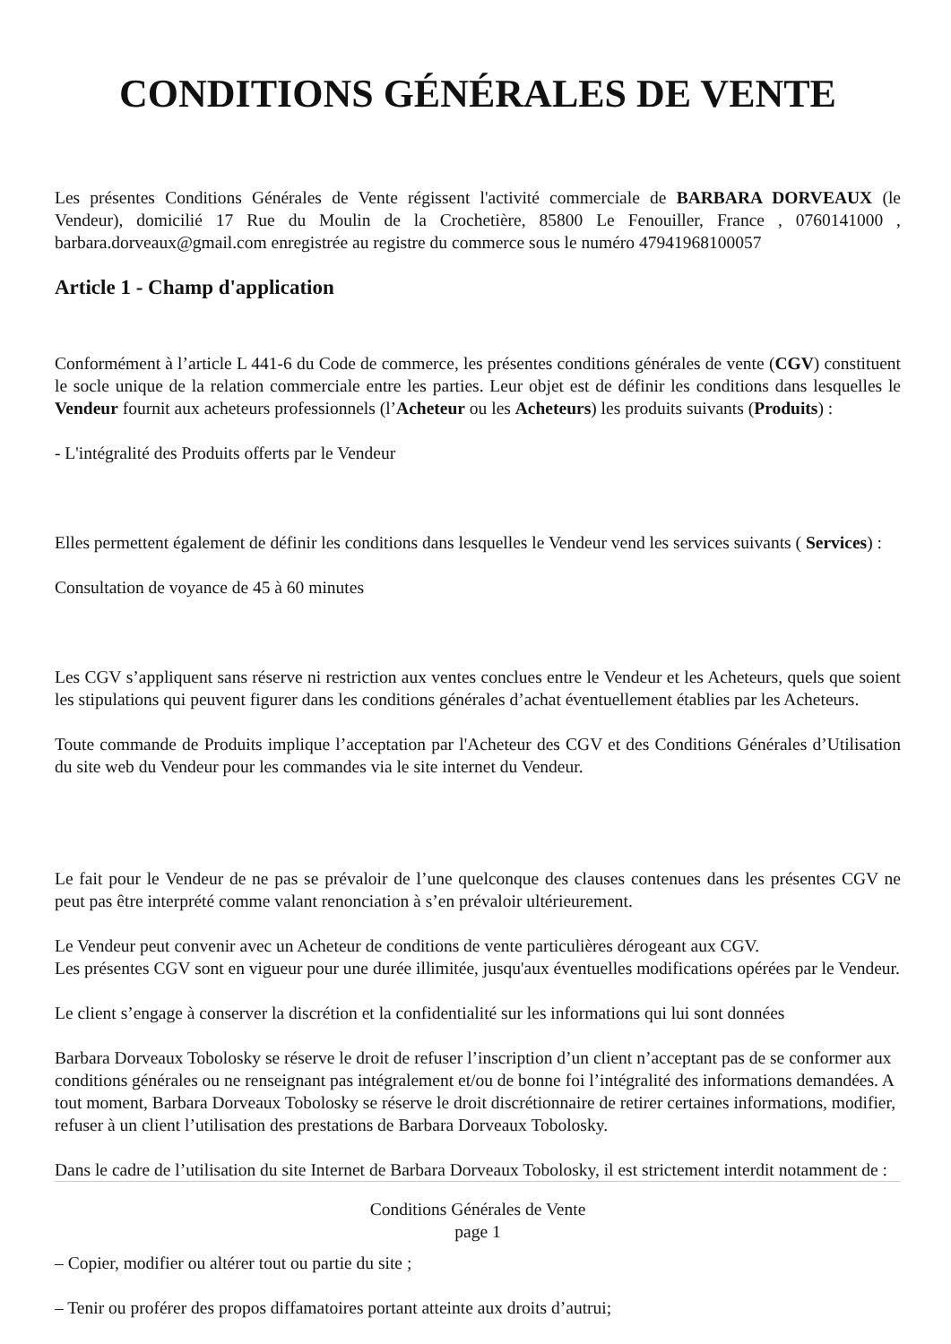CONDITIONS GÉNÉRALES DE VENTE
Les présentes Conditions Générales de Vente régissent l'activité commerciale de BARBARA DORVEAUX (le Vendeur), domicilié 17 Rue du Moulin de la Crochetière, 85800 Le Fenouiller, France , 0760141000 , barbara.dorveaux@gmail.com enregistrée au registre du commerce sous le numéro 47941968100057
Article 1 - Champ d'application
Conformément à l’article L 441-6 du Code de commerce, les présentes conditions générales de vente (CGV) constituent le socle unique de la relation commerciale entre les parties. Leur objet est de définir les conditions dans lesquelles le Vendeur fournit aux acheteurs professionnels (l’Acheteur ou les Acheteurs) les produits suivants (Produits) :
- L'intégralité des Produits offerts par le Vendeur
Elles permettent également de définir les conditions dans lesquelles le Vendeur vend les services suivants ( Services) :
Consultation de voyance de 45 à 60 minutes
Les CGV s’appliquent sans réserve ni restriction aux ventes conclues entre le Vendeur et les Acheteurs, quels que soient les stipulations qui peuvent figurer dans les conditions générales d’achat éventuellement établies par les Acheteurs.
Toute commande de Produits implique l’acceptation par l'Acheteur des CGV et des Conditions Générales d’Utilisation du site web du Vendeur pour les commandes via le site internet du Vendeur.
Le fait pour le Vendeur de ne pas se prévaloir de l’une quelconque des clauses contenues dans les présentes CGV ne peut pas être interprété comme valant renonciation à s’en prévaloir ultérieurement.
Le Vendeur peut convenir avec un Acheteur de conditions de vente particulières dérogeant aux CGV.
Les présentes CGV sont en vigueur pour une durée illimitée, jusqu'aux éventuelles modifications opérées par le Vendeur.
Le client s’engage à conserver la discrétion et la confidentialité sur les informations qui lui sont données
Barbara Dorveaux Tobolosky se réserve le droit de refuser l’inscription d’un client n’acceptant pas de se conformer aux conditions générales ou ne renseignant pas intégralement et/ou de bonne foi l’intégralité des informations demandées. A tout moment, Barbara Dorveaux Tobolosky se réserve le droit discrétionnaire de retirer certaines informations, modifier, refuser à un client l’utilisation des prestations de Barbara Dorveaux Tobolosky.
Dans le cadre de l’utilisation du site Internet de Barbara Dorveaux Tobolosky, il est strictement interdit notamment de :
Conditions Générales de Vente
page 1
– Copier, modifier ou altérer tout ou partie du site ;
– Tenir ou proférer des propos diffamatoires portant atteinte aux droits d’autrui;